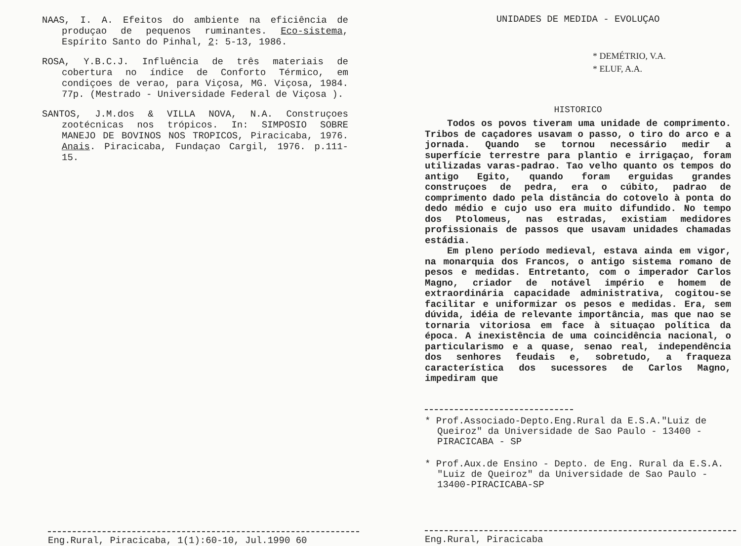NAAS, I. A. Efeitos do ambiente na eficiência de produçao de pequenos ruminantes. Eco-sistema, Espírito Santo do Pinhal, 2: 5-13, 1986.
ROSA, Y.B.C.J. Influência de três materiais de cobertura no índice de Conforto Térmico, em condiçoes de verao, para Viçosa, MG. Viçosa, 1984. 77p. (Mestrado - Universidade Federal de Viçosa ).
SANTOS, J.M.dos & VILLA NOVA, N.A. Construçoes zootécnicas nos trópicos. In: SIMPOSIO SOBRE MANEJO DE BOVINOS NOS TROPICOS, Piracicaba, 1976. Anais. Piracicaba, Fundaçao Cargil, 1976. p.111-15.
Eng.Rural, Piracicaba, 1(1):60-10, Jul.1990 60
UNIDADES DE MEDIDA - EVOLUÇAO
* DEMÉTRIO, V.A.
* ELUF, A.A.
HISTORICO
Todos os povos tiveram uma unidade de comprimento. Tribos de caçadores usavam o passo, o tiro do arco e a jornada. Quando se tornou necessário medir a superfície terrestre para plantio e irrigaçao, foram utilizadas varas-padrao. Tao velho quanto os tempos do antigo Egito, quando foram erguidas grandes construçoes de pedra, era o cúbito, padrao de comprimento dado pela distância do cotovelo à ponta do dedo médio e cujo uso era muito difundido. No tempo dos Ptolomeus, nas estradas, existiam medidores profissionais de passos que usavam unidades chamadas estádia.
Em pleno período medieval, estava ainda em vigor, na monarquia dos Francos, o antigo sistema romano de pesos e medidas. Entretanto, com o imperador Carlos Magno, criador de notável império e homem de extraordinária capacidade administrativa, cogitou-se facilitar e uniformizar os pesos e medidas. Era, sem dúvida, idéia de relevante importância, mas que nao se tornaria vitoriosa em face à situaçao política da época. A inexistência de uma coincidência nacional, o particularismo e a quase, senao real, independência dos senhores feudais e, sobretudo, a fraqueza característica dos sucessores de Carlos Magno, impediram que
* Prof.Associado-Depto.Eng.Rural da E.S.A."Luiz de Queiroz" da Universidade de Sao Paulo - 13400 - PIRACICABA - SP
* Prof.Aux.de Ensino - Depto. de Eng. Rural da E.S.A. "Luiz de Queiroz" da Universidade de Sao Paulo - 13400-PIRACICABA-SP
Eng.Rural, Piracicaba